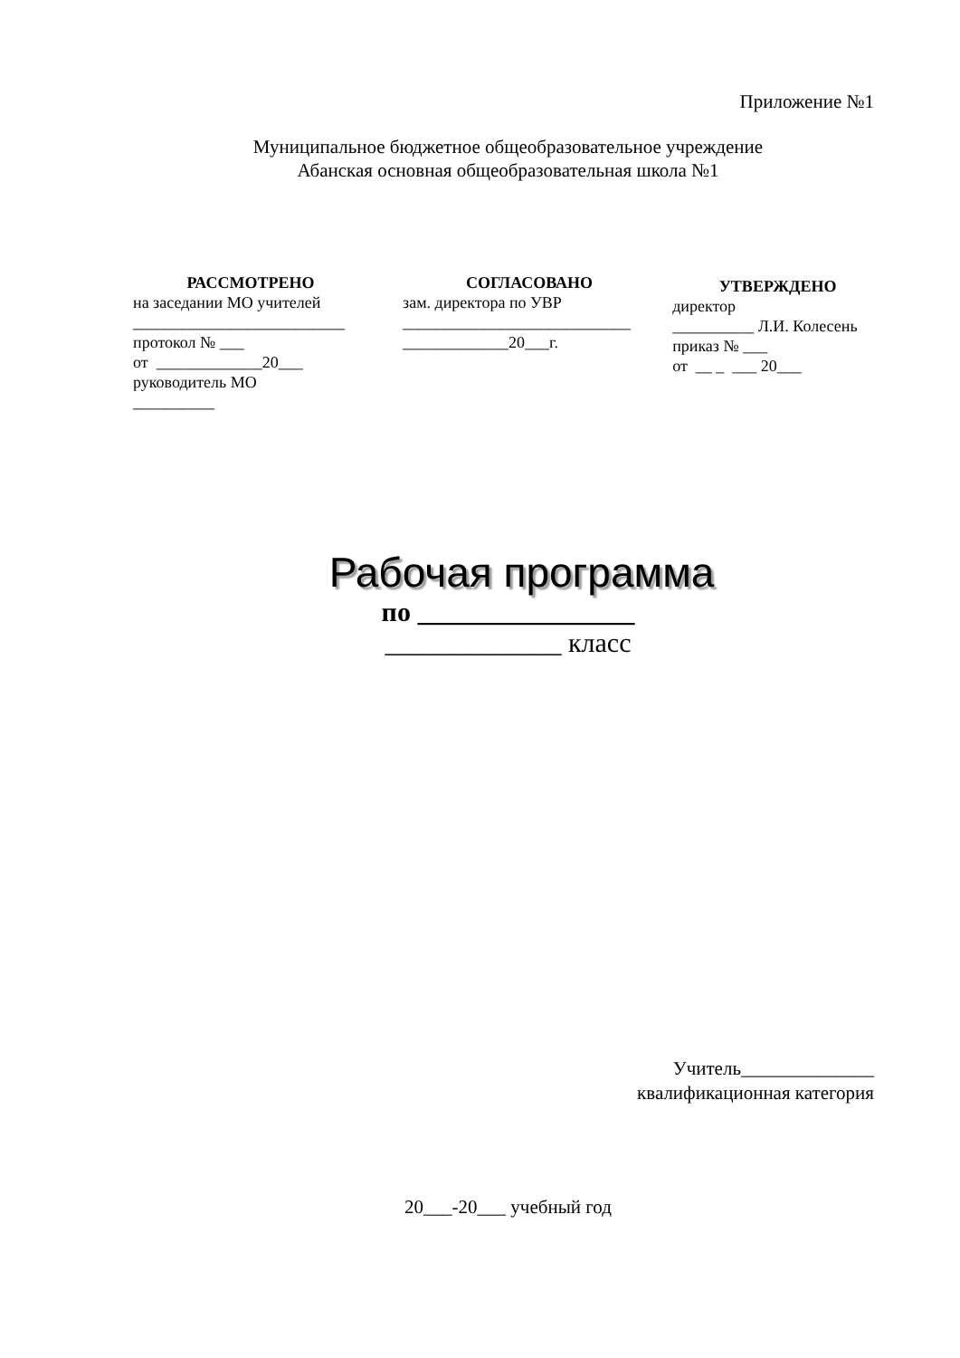Приложение №1
Муниципальное бюджетное общеобразовательное учреждение
Абанская основная общеобразовательная школа №1
РАССМОТРЕНО
на заседании МО учителей
__________________________
протокол № ___
от _____________20___
руководитель МО
__________
СОГЛАСОВАНО
зам. директора по УВР
____________________________
_____________20___г.
УТВЕРЖДЕНО
директор
__________ Л.И. Колесень
приказ № ___
от __ _ ___ 20___
Рабочая программа
по ________________
_____________ класс
Учитель______________
квалификационная категория
20___-20___ учебный год